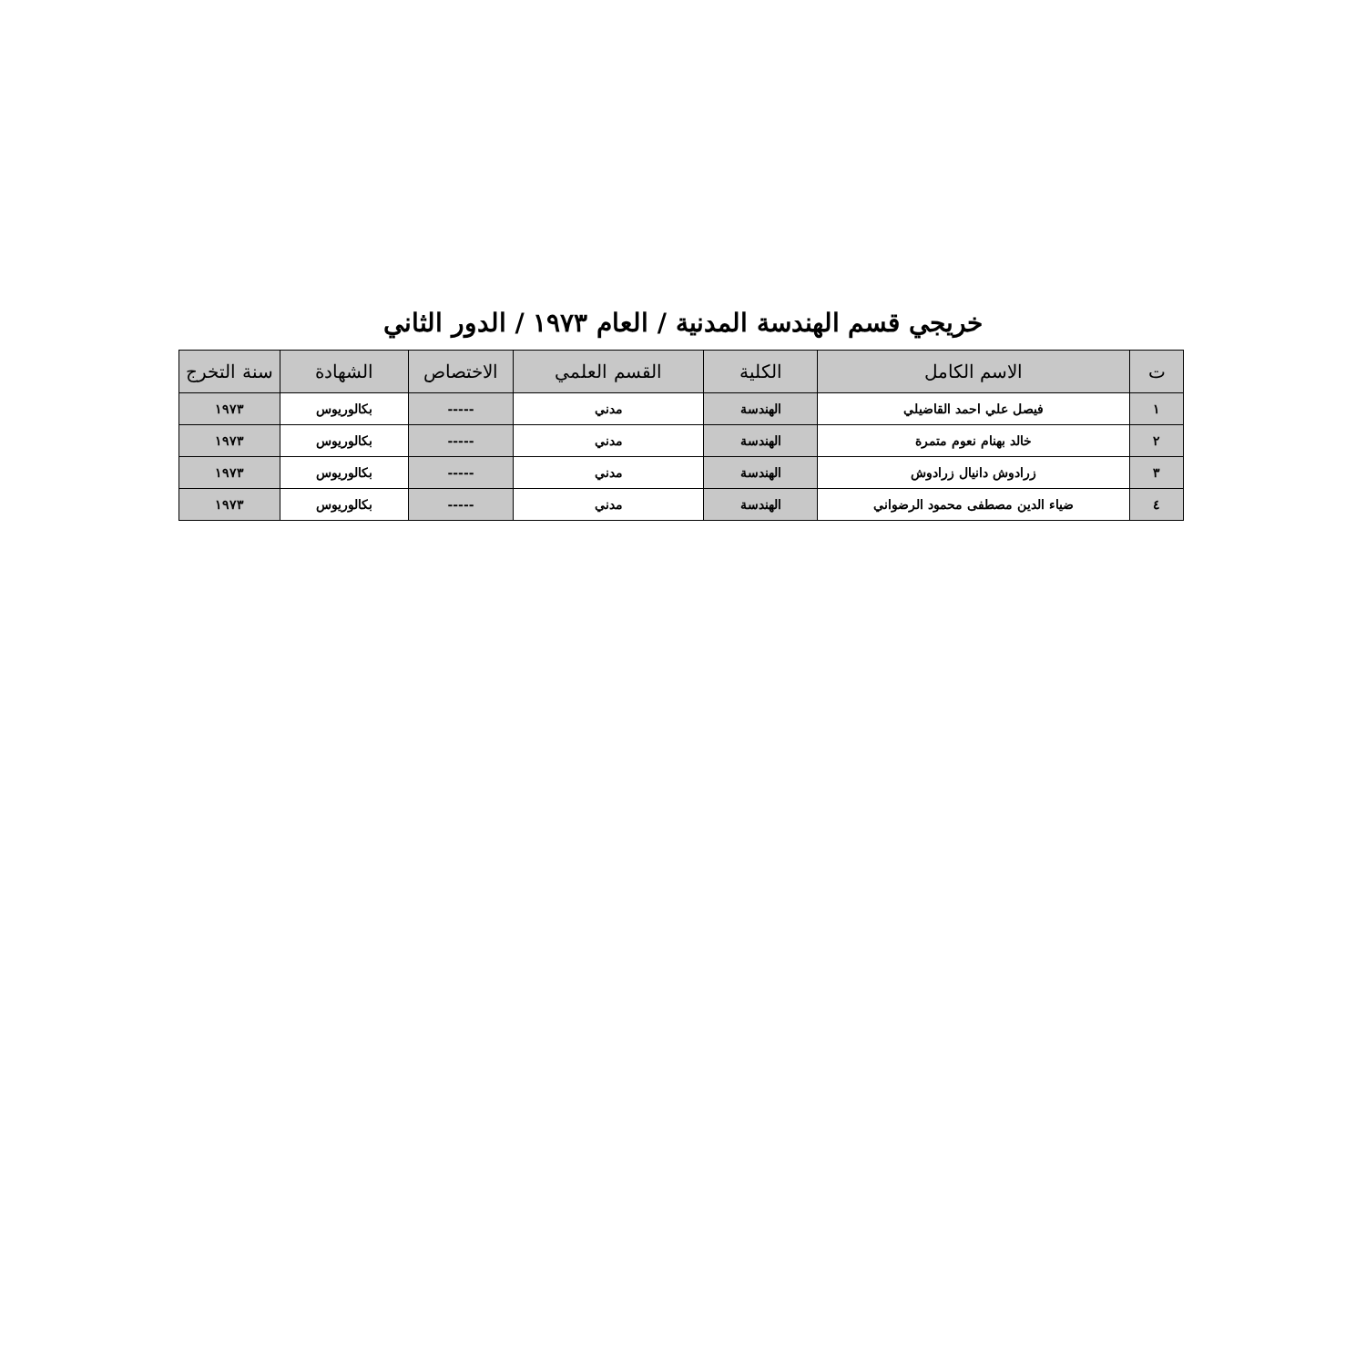خريجي قسم الهندسة المدنية / العام ١٩٧٣ / الدور الثاني
| ت | الاسم الكامل | الكلية | القسم العلمي | الاختصاص | الشهادة | سنة التخرج |
| --- | --- | --- | --- | --- | --- | --- |
| ١ | فيصل علي احمد القاضيلي | الهندسة | مدني | ----- | بكالوريوس | ١٩٧٣ |
| ٢ | خالد بهنام نعوم متمرة | الهندسة | مدني | ----- | بكالوريوس | ١٩٧٣ |
| ٣ | زرادوش دانيال زرادوش | الهندسة | مدني | ----- | بكالوريوس | ١٩٧٣ |
| ٤ | ضياء الدين مصطفى محمود الرضواني | الهندسة | مدني | ----- | بكالوريوس | ١٩٧٣ |